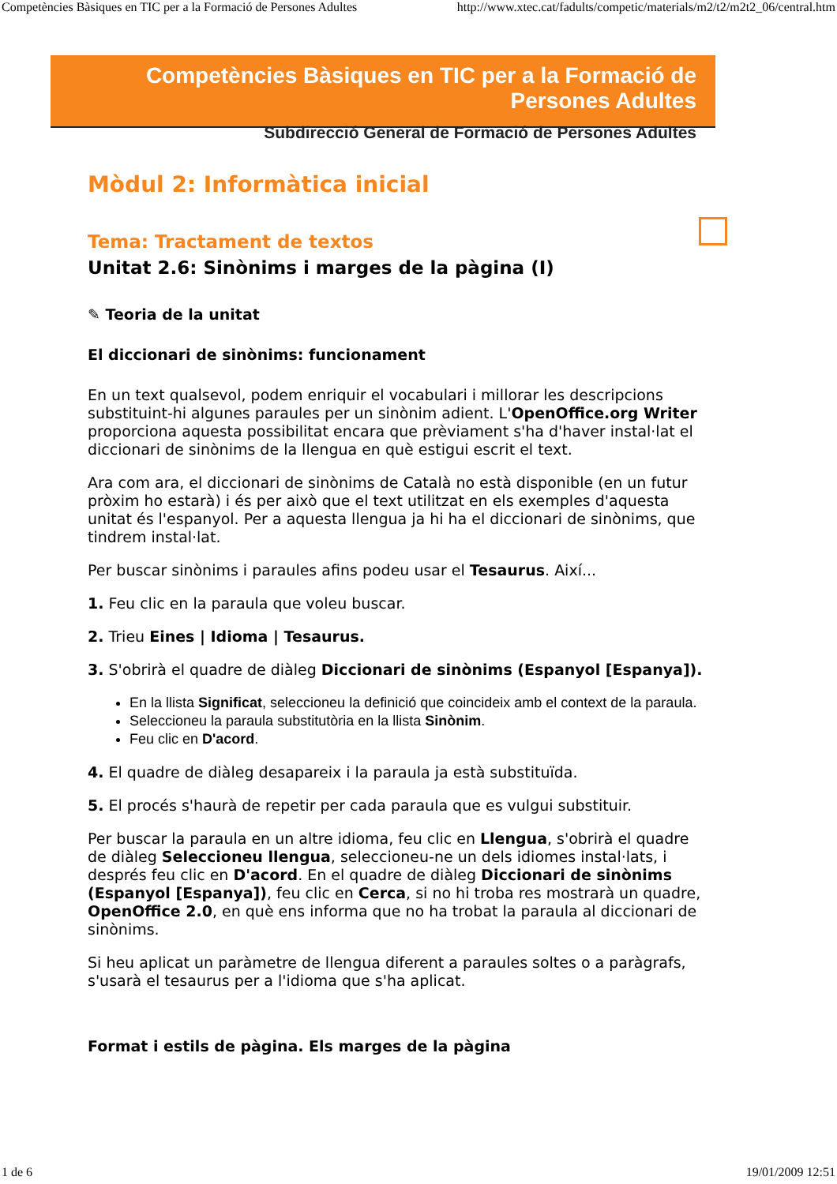Competències Bàsiques en TIC per a la Formació de Persones Adultes http://www.xtec.cat/fadults/competic/materials/m2/t2/m2t2_06/central.htm
Competències Bàsiques en TIC per a la Formació de Persones Adultes
Subdirecció General de Formació de Persones Adultes
Mòdul 2: Informàtica inicial
Tema: Tractament de textos
Unitat 2.6: Sinònims i marges de la pàgina (I)
✎ Teoria de la unitat
El diccionari de sinònims: funcionament
En un text qualsevol, podem enriquir el vocabulari i millorar les descripcions substituint-hi algunes paraules per un sinònim adient. L'OpenOffice.org Writer proporciona aquesta possibilitat encara que prèviament s'ha d'haver instal·lat el diccionari de sinònims de la llengua en què estigui escrit el text.
Ara com ara, el diccionari de sinònims de Català no està disponible (en un futur pròxim ho estarà) i és per això que el text utilitzat en els exemples d'aquesta unitat és l'espanyol. Per a aquesta llengua ja hi ha el diccionari de sinònims, que tindrem instal·lat.
Per buscar sinònims i paraules afins podeu usar el Tesaurus. Així...
1. Feu clic en la paraula que voleu buscar.
2. Trieu Eines | Idioma | Tesaurus.
3. S'obrirà el quadre de diàleg Diccionari de sinònims (Espanyol [Espanya]).
En la llista Significat, seleccioneu la definició que coincideix amb el context de la paraula.
Seleccioneu la paraula substitutòria en la llista Sinònim.
Feu clic en D'acord.
4. El quadre de diàleg desapareix i la paraula ja està substituïda.
5. El procés s'haurà de repetir per cada paraula que es vulgui substituir.
Per buscar la paraula en un altre idioma, feu clic en Llengua, s'obrirà el quadre de diàleg Seleccioneu llengua, seleccioneu-ne un dels idiomes instal·lats, i després feu clic en D'acord. En el quadre de diàleg Diccionari de sinònims (Espanyol [Espanya]), feu clic en Cerca, si no hi troba res mostrarà un quadre, OpenOffice 2.0, en què ens informa que no ha trobat la paraula al diccionari de sinònims.
Si heu aplicat un paràmetre de llengua diferent a paraules soltes o a paràgrafs, s'usarà el tesaurus per a l'idioma que s'ha aplicat.
Format i estils de pàgina. Els marges de la pàgina
1 de 6 19/01/2009 12:51